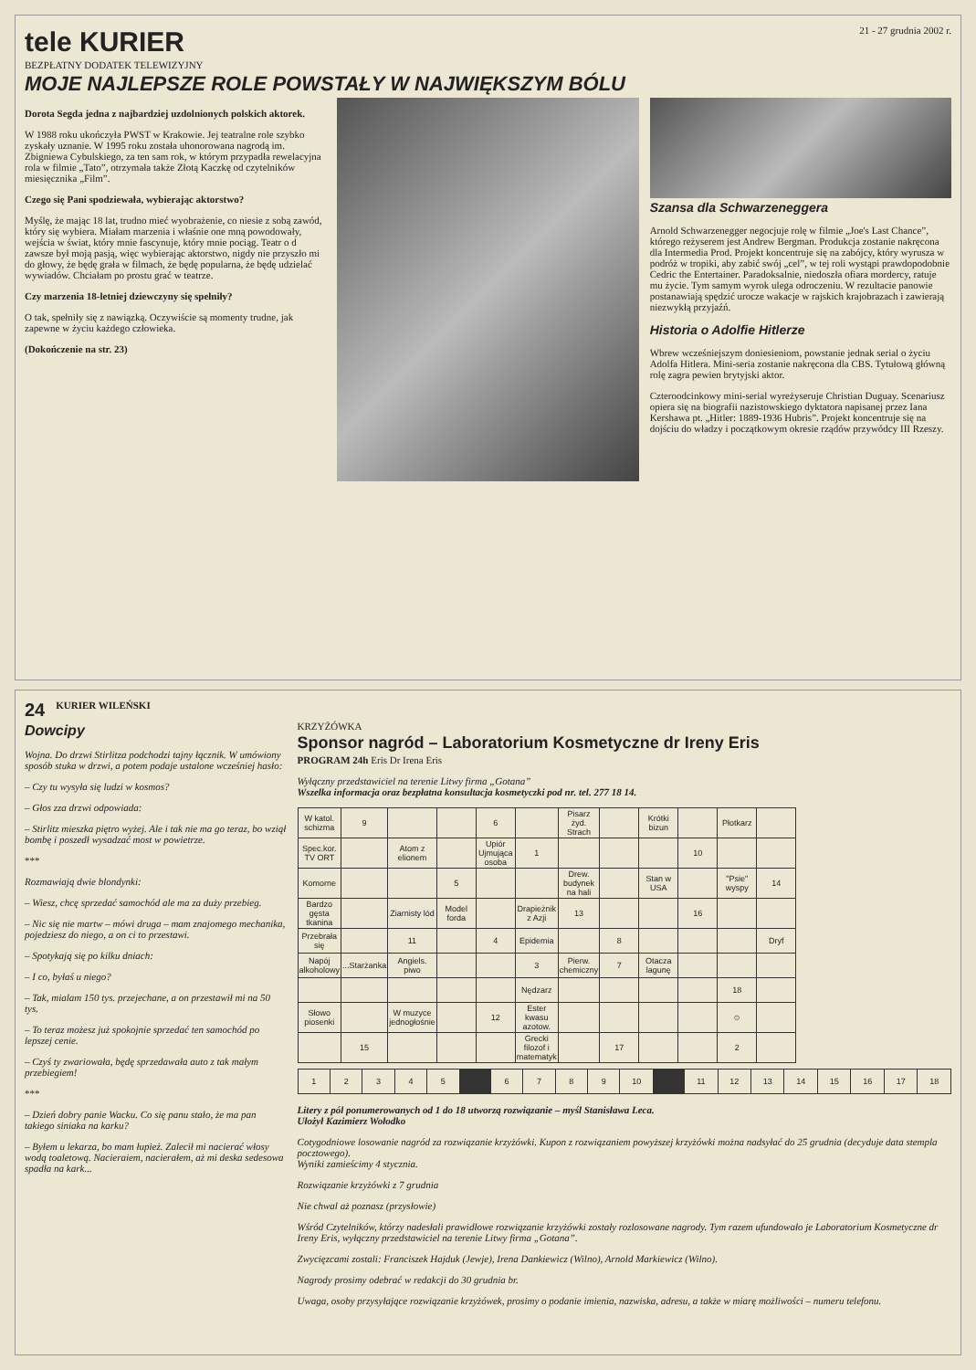tele KURIER
21 - 27 grudnia 2002 r.
BEZPŁATNY DODATEK TELEWIZYJNY
MOJE NAJLEPSZE ROLE POWSTAŁY W NAJWIĘKSZYM BÓLU
Dorota Segda jedna z najbardziej uzdolnionych polskich aktorek.
W 1988 roku ukończyła PWST w Krakowie. Jej teatralne role szybko zyskały uznanie. W 1995 roku została uhonorowana nagrodą im. Zbigniewa Cybulskiego, za ten sam rok, w którym przypadła rewelacyjna rola w filmie „Tato”, otrzymała także Złotą Kaczkę od czytelników miesięcznika „Film”.
Czego się Pani spodziewała, wybierając aktorstwo?
Myślę, że mając 18 lat, trudno mieć wyobrażenie, co niesie z sobą zawód, który się wybiera. Miałam marzenia i właśnie one mną powodowały, wejścia w świat, który mnie fascynuje, który mnie pociąg. Teatr o d zawsze był moją pasją, więc wybierając aktorstwo, nigdy nie przyszło mi do głowy, że będę grała w filmach, że będę popularna, że będę udzielać wywiadów. Chciałam po prostu grać w teatrze.
Czy marzenia 18-letniej dziewczyny się spełniły?
O tak, spełniły się z nawiązką. Oczywiście są momenty trudne, jak zapewne w życiu każdego człowieka.
(Dokończenie na str. 23)
Szansa dla Schwarzeneggera
Arnold Schwarzenegger negocjuje rolę w filmie „Joe's Last Chance”, którego reżyserem jest Andrew Bergman. Produkcja zostanie nakręcona dla Intermedia Prod. Projekt koncentruje się na zabójcy, który wyrusza w podróż w tropiki, aby zabić swój „cel”, w tej roli wystąpi prawdopodobnie Cedric the Entertainer. Paradoksalnie, niedoszła ofiara mordercy, ratuje mu życie. Tym samym wyrok ulega odroczeniu. W rezultacie panowie postanawiają spędzić urocze wakacje w rajskich krajobrazach i zawierają niezwykłą przyjaźń.
Historia o Adolfie Hitlerze
Wbrew wcześniejszym doniesieniom, powstanie jednak serial o życiu Adolfa Hitlera. Mini-seria zostanie nakręcona dla CBS. Tytułową główną rolę zagra pewien brytyjski aktor.
Czteroodcinkowy mini-serial wyreżyseruje Christian Duguay. Scenariusz opiera się na biografii nazistowskiego dyktatora napisanej przez Iana Kershawa pt. „Hitler: 1889-1936 Hubris”. Projekt koncentruje się na dojściu do władzy i początkowym okresie rządów przywódcy III Rzeszy.
24 KURIER WILEŃSKI
Dowcipy
Wojna. Do drzwi Stirlitza podchodzi tajny łącznik. W umówiony sposób stuka w drzwi, a potem podaje ustalone wcześniej hasło:
– Czy tu wysyła się ludzi w kosmos?
– Głos zza drzwi odpowiada:
– Stirlitz mieszka piętro wyżej. Ale i tak nie ma go teraz, bo wziął bombę i poszedł wysadzać most w powietrze.
***
Rozmawiają dwie blondynki:
– Wiesz, chcę sprzedać samochód ale ma za duży przebieg.
– Nic się nie martw – mówi druga – mam znajomego mechanika, pojedziesz do niego, a on ci to przestawi.
– Spotykają się po kilku dniach:
– I co, byłaś u niego?
– Tak, mialam 150 tys. przejechane, a on przestawił mi na 50 tys.
– To teraz możesz już spokojnie sprzedać ten samochód po lepszej cenie.
– Czyś ty zwariowała, będę sprzedawała auto z tak małym przebiegiem!
***
– Dzień dobry panie Wacku. Co się panu stało, że ma pan takiego siniaka na karku?
– Byłem u lekarza, bo mam łupież. Zalecił mi nacierać włosy wodą toaletową. Nacieraiem, nacierałem, aż mi deska sedesowa spadła na kark...
KRZYŻÓWKA
Sponsor nagród – Laboratorium Kosmetyczne dr Ireny Eris
PROGRAM 24h Eris Dr Irena Eris
Wyłączny przedstawiciel na terenie Litwy firma „Gotana”
Wszelka informacja oraz bezpłatna konsultacja kosmetyczki pod nr. tel. 277 18 14.
| W katol. schizma | 9 | | | 6 | | Pisarz żyd. Strach | | Krótki bizun | | Płotkarz | |
| Spec.kor. TV ORT | | Atom z elionem | | Upiór Ujmująca osoba | 1 | | | | 10 | | |
| Komorne | | | 5 | | | Drew. budynek na hali | | Stan w USA | | "Psie" wyspy | 14 |
| Bardzo gęsta tkanina | | Ziarnisty lód | Model forda | | Drapieżnik z Azji | 13 | | | 16 | | |
| Przebrała się | | 11 | | 4 | Epidemia | | 8 | | | | Dryf |
| Napój alkoholowy | ...Starżanka | Angiels. piwo | | | 3 | Pierw. chemiczny | 7 | Otacza lagunę | | | |
| | | | | | Nędzarz | | | | | 18 | |
| Słowo piosenki | | W muzyce jednogłośnie | | 12 | Ester kwasu azotow. | | | | | ☺ | |
| | 15 | | | | Grecki filozof i matematyk | | 17 | | | 2 | |
| 1 | 2 | 3 | 4 | 5 | | 6 | 7 | 8 | 9 | 10 | | 11 | 12 | 13 | 14 | 15 | 16 | 17 | 18 |
Litery z pól ponumerowanych od 1 do 18 utworzą rozwiązanie – myśl Stanisława Leca.
Ułożył Kazimierz Wołodko
Cotygodniowe losowanie nagród za rozwiązanie krzyżówki. Kupon z rozwiązaniem powyższej krzyżówki można nadsyłać do 25 grudnia (decyduje data stempla pocztowego).
Wyniki zamieścimy 4 stycznia.
Rozwiązanie krzyżówki z 7 grudnia
Nie chwal aż poznasz (przysłowie)
Wśród Czytelników, którzy nadesłali prawidłowe rozwiązanie krzyżówki zostały rozlosowane nagrody. Tym razem ufundowało je Laboratorium Kosmetyczne dr Ireny Eris, wyłączny przedstawiciel na terenie Litwy firma „Gotana”.
Zwycięzcami zostali: Franciszek Hajduk (Jewje), Irena Dankiewicz (Wilno), Arnold Markiewicz (Wilno).
Nagrody prosimy odebrać w redakcji do 30 grudnia br.
Uwaga, osoby przysyłające rozwiązanie krzyżówek, prosimy o podanie imienia, nazwiska, adresu, a także w miarę możliwości – numeru telefonu.